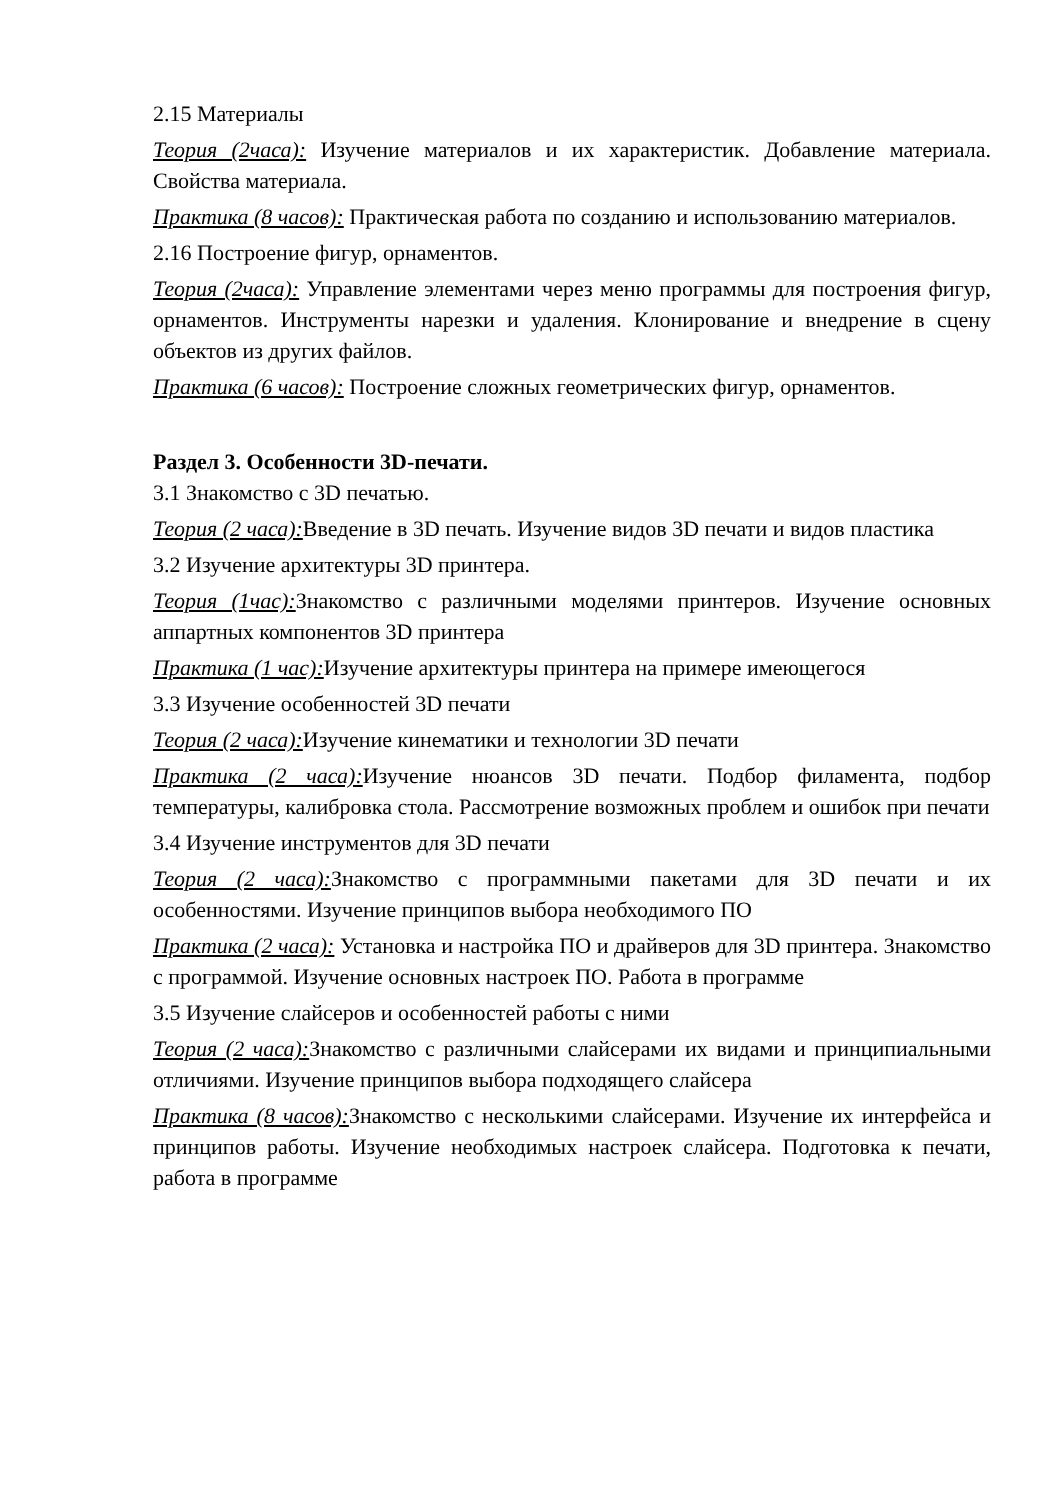2.15 Материалы
Теория (2часа): Изучение материалов и их характеристик. Добавление материала. Свойства материала.
Практика (8 часов): Практическая работа по созданию и использованию материалов.
2.16 Построение фигур, орнаментов.
Теория (2часа): Управление элементами через меню программы для построения фигур, орнаментов. Инструменты нарезки и удаления. Клонирование и внедрение в сцену объектов из других файлов.
Практика (6 часов): Построение сложных геометрических фигур, орнаментов.
Раздел 3. Особенности 3D-печати.
3.1 Знакомство с 3D печатью.
Теория (2 часа): Введение в 3D печать. Изучение видов 3D печати и видов пластика
3.2 Изучение архитектуры 3D принтера.
Теория (1час): Знакомство с различными моделями принтеров. Изучение основных аппартных компонентов 3D принтера
Практика (1 час): Изучение архитектуры принтера на примере имеющегося
3.3 Изучение особенностей 3D печати
Теория (2 часа): Изучение кинематики и технологии 3D печати
Практика (2 часа): Изучение нюансов 3D печати. Подбор филамента, подбор температуры, калибровка стола. Рассмотрение возможных проблем и ошибок при печати
3.4 Изучение инструментов для 3D печати
Теория (2 часа): Знакомство с программными пакетами для 3D печати и их особенностями. Изучение принципов выбора необходимого ПО
Практика (2 часа): Установка и настройка ПО и драйверов для 3D принтера. Знакомство с программой. Изучение основных настроек ПО. Работа в программе
3.5 Изучение слайсеров и особенностей работы с ними
Теория (2 часа): Знакомство с различными слайсерами их видами и принципиальными отличиями. Изучение принципов выбора подходящего слайсера
Практика (8 часов): Знакомство с несколькими слайсерами. Изучение их интерфейса и принципов работы. Изучение необходимых настроек слайсера. Подготовка к печати, работа в программе